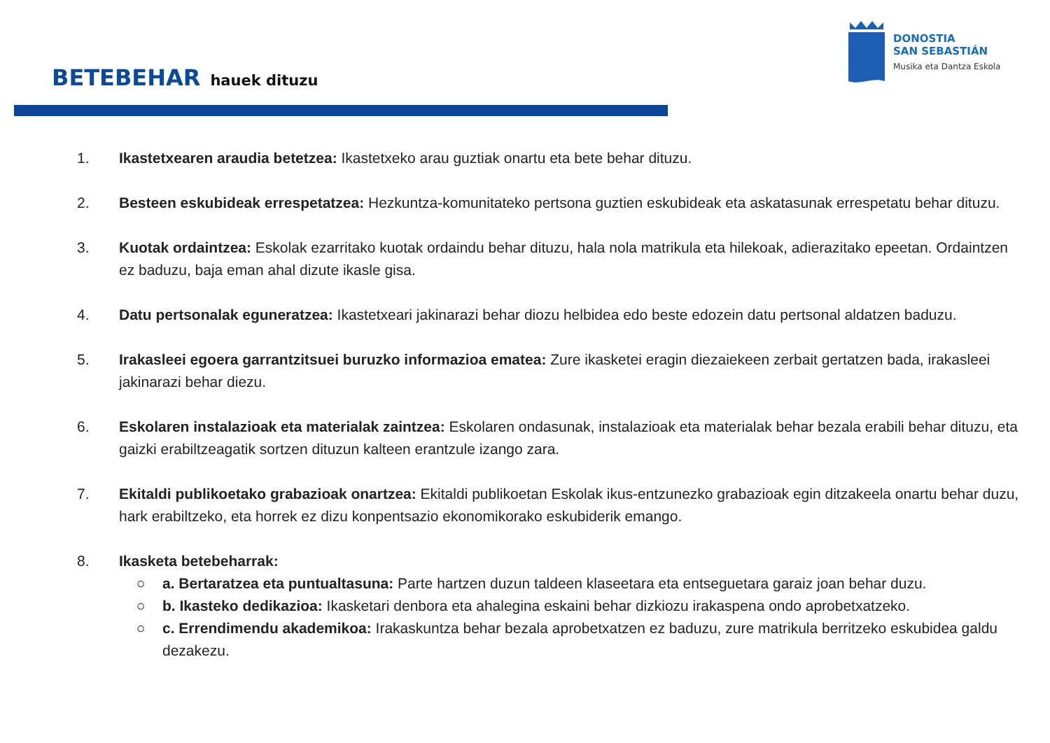BETEBEHAR hauek dituzu
DONOSTIA
SAN SEBASTIÁN
Musika eta Dantza Eskola
1. Ikastetxearen araudia betetzea: Ikastetxeko arau guztiak onartu eta bete behar dituzu.
2. Besteen eskubideak errespetatzea: Hezkuntza-komunitateko pertsona guztien eskubideak eta askatasunak errespetatu behar dituzu.
3. Kuotak ordaintzea: Eskolak ezarritako kuotak ordaindu behar dituzu, hala nola matrikula eta hilekoak, adierazitako epeetan. Ordaintzen ez baduzu, baja eman ahal dizute ikasle gisa.
4. Datu pertsonalak eguneratzea: Ikastetxeari jakinarazi behar diozu helbidea edo beste edozein datu pertsonal aldatzen baduzu.
5. Irakasleei egoera garrantzitsuei buruzko informazioa ematea: Zure ikasketei eragin diezaiekeen zerbait gertatzen bada, irakasleei jakinarazi behar diezu.
6. Eskolaren instalazioak eta materialak zaintzea: Eskolaren ondasunak, instalazioak eta materialak behar bezala erabili behar dituzu, eta gaizki erabiltzeagatik sortzen dituzun kalteen erantzule izango zara.
7. Ekitaldi publikoetako grabazioak onartzea: Ekitaldi publikoetan Eskolak ikus-entzunezko grabazioak egin ditzakeela onartu behar duzu, hark erabiltzeko, eta horrek ez dizu konpentsazio ekonomikorako eskubiderik emango.
8. Ikasketa betebeharrak:
○ a. Bertaratzea eta puntualtasuna: Parte hartzen duzun taldeen klaseetara eta entseguetara garaiz joan behar duzu.
○ b. Ikasteko dedikazioa: Ikasketari denbora eta ahalegina eskaini behar dizkiozu irakaspena ondo aprobetxatzeko.
○ c. Errendimendu akademikoa: Irakaskuntza behar bezala aprobetxatzen ez baduzu, zure matrikula berritzeko eskubidea galdu dezakezu.